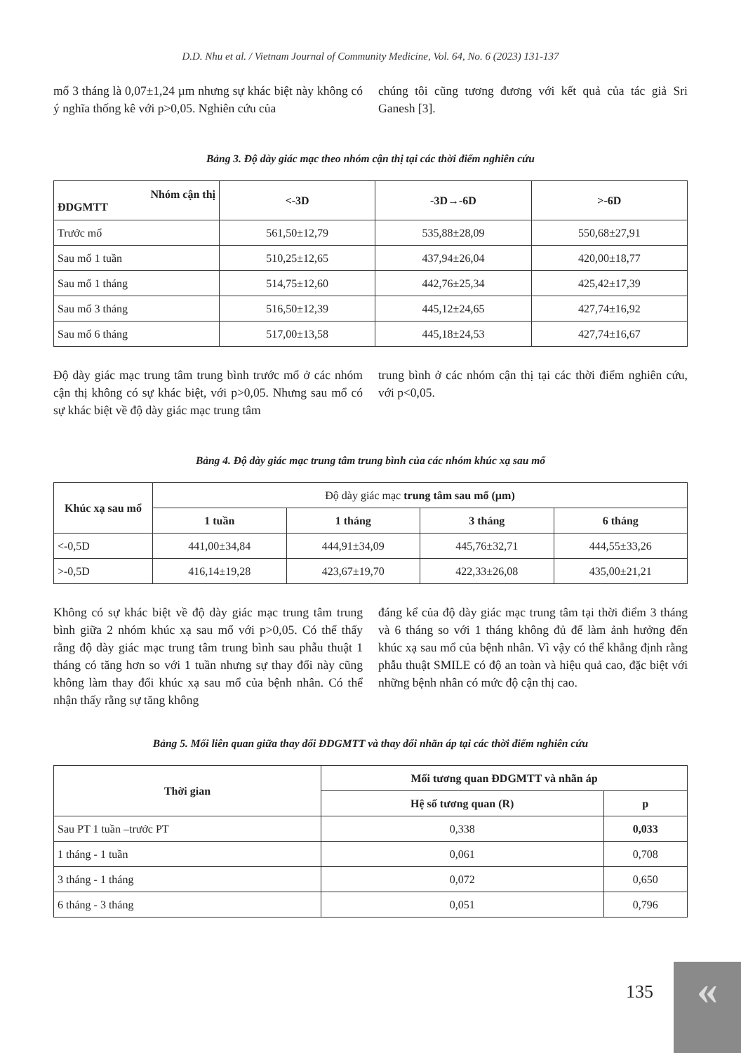D.D. Nhu et al. / Vietnam Journal of Community Medicine, Vol. 64, No. 6 (2023) 131-137
mổ 3 tháng là 0,07±1,24 µm nhưng sự khác biệt này không có ý nghĩa thống kê với p>0,05. Nghiên cứu của
chúng tôi cũng tương đương với kết quả của tác giả Sri Ganesh [3].
Bảng 3. Độ dày giác mạc theo nhóm cận thị tại các thời điểm nghiên cứu
| Nhóm cận thị ĐDGMTT | <-3D | -3D→-6D | >-6D |
| --- | --- | --- | --- |
| Trước mổ | 561,50±12,79 | 535,88±28,09 | 550,68±27,91 |
| Sau mổ 1 tuần | 510,25±12,65 | 437,94±26,04 | 420,00±18,77 |
| Sau mổ 1 tháng | 514,75±12,60 | 442,76±25,34 | 425,42±17,39 |
| Sau mổ 3 tháng | 516,50±12,39 | 445,12±24,65 | 427,74±16,92 |
| Sau mổ 6 tháng | 517,00±13,58 | 445,18±24,53 | 427,74±16,67 |
Độ dày giác mạc trung tâm trung bình trước mổ ở các nhóm cận thị không có sự khác biệt, với p>0,05. Nhưng sau mổ có sự khác biệt về độ dày giác mạc trung tâm
trung bình ở các nhóm cận thị tại các thời điểm nghiên cứu, với p<0,05.
Bảng 4. Độ dày giác mạc trung tâm trung bình của các nhóm khúc xạ sau mổ
| Khúc xạ sau mổ | Độ dày giác mạc trung tâm sau mổ (µm) | | | |
| | 1 tuần | 1 tháng | 3 tháng | 6 tháng |
| <-0,5D | 441,00±34,84 | 444,91±34,09 | 445,76±32,71 | 444,55±33,26 |
| >-0,5D | 416,14±19,28 | 423,67±19,70 | 422,33±26,08 | 435,00±21,21 |
Không có sự khác biệt về độ dày giác mạc trung tâm trung bình giữa 2 nhóm khúc xạ sau mổ với p>0,05. Có thể thấy rằng độ dày giác mạc trung tâm trung bình sau phẫu thuật 1 tháng có tăng hơn so với 1 tuần nhưng sự thay đổi này cũng không làm thay đổi khúc xạ sau mổ của bệnh nhân. Có thể nhận thấy rằng sự tăng không
đáng kể của độ dày giác mạc trung tâm tại thời điểm 3 tháng và 6 tháng so với 1 tháng không đủ để làm ảnh hưởng đến khúc xạ sau mổ của bệnh nhân. Vì vậy có thể khẳng định rằng phẫu thuật SMILE có độ an toàn và hiệu quả cao, đặc biệt với những bệnh nhân có mức độ cận thị cao.
Bảng 5. Mối liên quan giữa thay đổi ĐDGMTT và thay đổi nhãn áp tại các thời điểm nghiên cứu
| Thời gian | Mối tương quan ĐDGMTT và nhãn áp | |
| --- | --- | --- |
| | Hệ số tương quan (R) | p |
| Sau PT 1 tuần –trước PT | 0,338 | 0,033 |
| 1 tháng - 1 tuần | 0,061 | 0,708 |
| 3 tháng - 1 tháng | 0,072 | 0,650 |
| 6 tháng - 3 tháng | 0,051 | 0,796 |
135 «